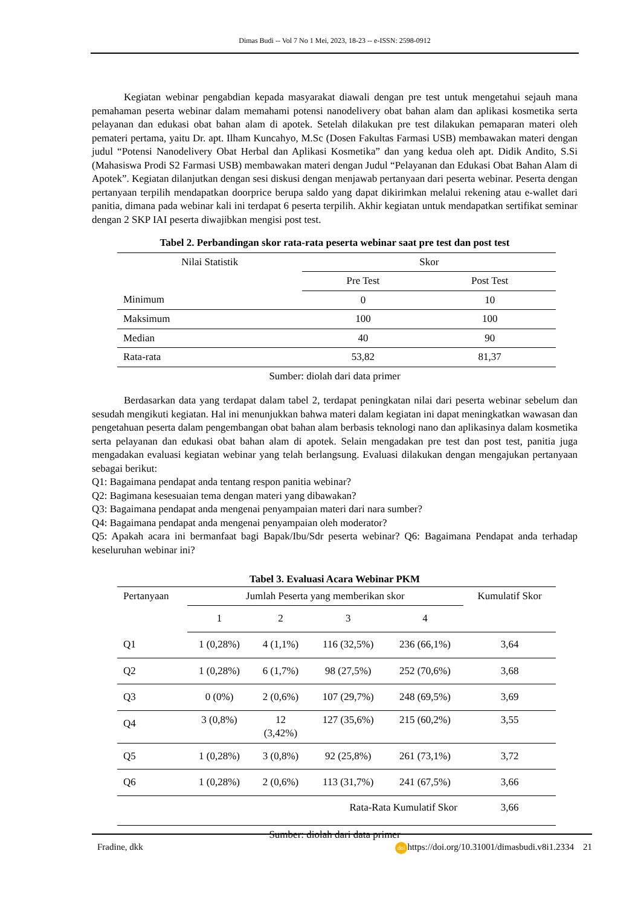Dimas Budi -- Vol 7 No 1 Mei, 2023, 18-23 -- e-ISSN: 2598-0912
Kegiatan webinar pengabdian kepada masyarakat diawali dengan pre test untuk mengetahui sejauh mana pemahaman peserta webinar dalam memahami potensi nanodelivery obat bahan alam dan aplikasi kosmetika serta pelayanan dan edukasi obat bahan alam di apotek. Setelah dilakukan pre test dilakukan pemaparan materi oleh pemateri pertama, yaitu Dr. apt. Ilham Kuncahyo, M.Sc (Dosen Fakultas Farmasi USB) membawakan materi dengan judul “Potensi Nanodelivery Obat Herbal dan Aplikasi Kosmetika” dan yang kedua oleh apt. Didik Andito, S.Si (Mahasiswa Prodi S2 Farmasi USB) membawakan materi dengan Judul “Pelayanan dan Edukasi Obat Bahan Alam di Apotek”. Kegiatan dilanjutkan dengan sesi diskusi dengan menjawab pertanyaan dari peserta webinar. Peserta dengan pertanyaan terpilih mendapatkan doorprice berupa saldo yang dapat dikirimkan melalui rekening atau e-wallet dari panitia, dimana pada webinar kali ini terdapat 6 peserta terpilih. Akhir kegiatan untuk mendapatkan sertifikat seminar dengan 2 SKP IAI peserta diwajibkan mengisi post test.
Tabel 2. Perbandingan skor rata-rata peserta webinar saat pre test dan post test
| Nilai Statistik | Skor | |
| --- | --- | --- |
| | Pre Test | Post Test |
| Minimum | 0 | 10 |
| Maksimum | 100 | 100 |
| Median | 40 | 90 |
| Rata-rata | 53,82 | 81,37 |
Sumber: diolah dari data primer
Berdasarkan data yang terdapat dalam tabel 2, terdapat peningkatan nilai dari peserta webinar sebelum dan sesudah mengikuti kegiatan. Hal ini menunjukkan bahwa materi dalam kegiatan ini dapat meningkatkan wawasan dan pengetahuan peserta dalam pengembangan obat bahan alam berbasis teknologi nano dan aplikasinya dalam kosmetika serta pelayanan dan edukasi obat bahan alam di apotek. Selain mengadakan pre test dan post test, panitia juga mengadakan evaluasi kegiatan webinar yang telah berlangsung. Evaluasi dilakukan dengan mengajukan pertanyaan sebagai berikut:
Q1: Bagaimana pendapat anda tentang respon panitia webinar?
Q2: Bagimana kesesuaian tema dengan materi yang dibawakan?
Q3: Bagaimana pendapat anda mengenai penyampaian materi dari nara sumber?
Q4: Bagaimana pendapat anda mengenai penyampaian oleh moderator?
Q5: Apakah acara ini bermanfaat bagi Bapak/Ibu/Sdr peserta webinar? Q6: Bagaimana Pendapat anda terhadap keseluruhan webinar ini?
Tabel 3. Evaluasi Acara Webinar PKM
| Pertanyaan | Jumlah Peserta yang memberikan skor | | | | Kumulatif Skor |
| --- | --- | --- | --- | --- | --- |
| | 1 | 2 | 3 | 4 | |
| Q1 | 1 (0,28%) | 4 (1,1%) | 116 (32,5%) | 236 (66,1%) | 3,64 |
| Q2 | 1 (0,28%) | 6 (1,7%) | 98 (27,5%) | 252 (70,6%) | 3,68 |
| Q3 | 0 (0%) | 2 (0,6%) | 107 (29,7%) | 248 (69,5%) | 3,69 |
| Q4 | 3 (0,8%) | 12 (3,42%) | 127 (35,6%) | 215 (60,2%) | 3,55 |
| Q5 | 1 (0,28%) | 3 (0,8%) | 92 (25,8%) | 261 (73,1%) | 3,72 |
| Q6 | 1 (0,28%) | 2 (0,6%) | 113 (31,7%) | 241 (67,5%) | 3,66 |
| Rata-Rata Kumulatif Skor | | | | | 3,66 |
Sumber: diolah dari data primer
Fradine, dkk doi https://doi.org/10.31001/dimasbudi.v8i1.2334 21